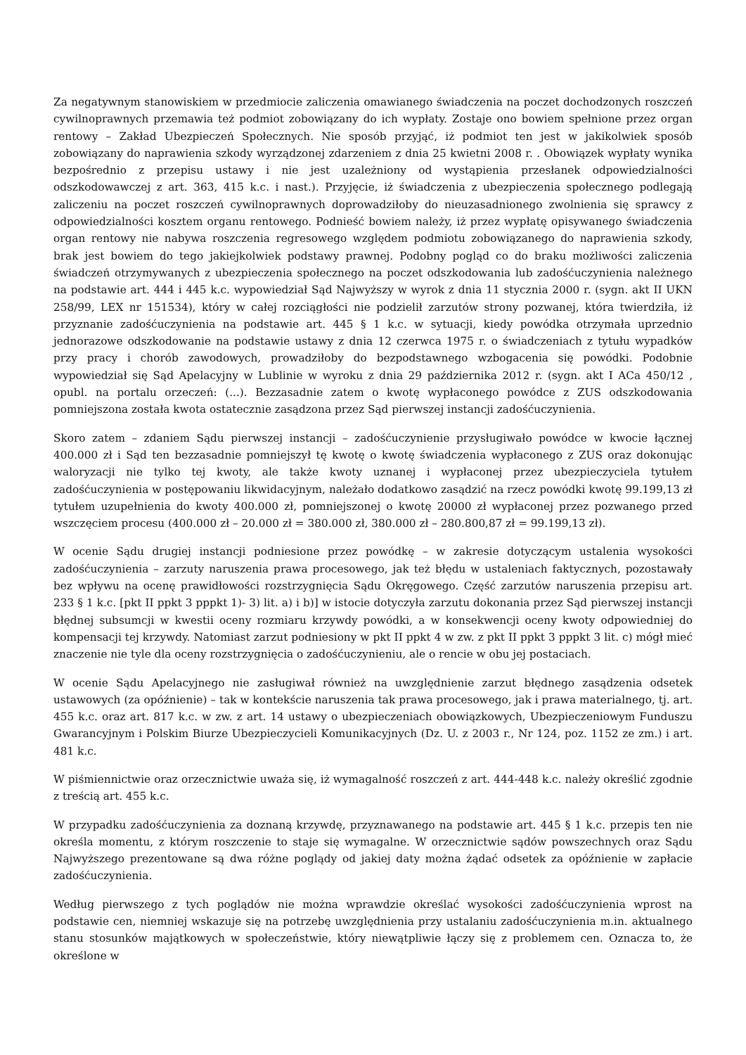Za negatywnym stanowiskiem w przedmiocie zaliczenia omawianego świadczenia na poczet dochodzonych roszczeń cywilnoprawnych przemawia też podmiot zobowiązany do ich wypłaty. Zostaje ono bowiem spełnione przez organ rentowy – Zakład Ubezpieczeń Społecznych. Nie sposób przyjąć, iż podmiot ten jest w jakikolwiek sposób zobowiązany do naprawienia szkody wyrządzonej zdarzeniem z dnia 25 kwietni 2008 r. . Obowiązek wypłaty wynika bezpośrednio z przepisu ustawy i nie jest uzależniony od wystąpienia przesłanek odpowiedzialności odszkodowawczej z art. 363, 415 k.c. i nast.). Przyjęcie, iż świadczenia z ubezpieczenia społecznego podlegają zaliczeniu na poczet roszczeń cywilnoprawnych doprowadziłoby do nieuzasadnionego zwolnienia się sprawcy z odpowiedzialności kosztem organu rentowego. Podnieść bowiem należy, iż przez wypłatę opisywanego świadczenia organ rentowy nie nabywa roszczenia regresowego względem podmiotu zobowiązanego do naprawienia szkody, brak jest bowiem do tego jakiejkolwiek podstawy prawnej. Podobny pogląd co do braku możliwości zaliczenia świadczeń otrzymywanych z ubezpieczenia społecznego na poczet odszkodowania lub zadośćuczynienia należnego na podstawie art. 444 i 445 k.c. wypowiedział Sąd Najwyższy w wyrok z dnia 11 stycznia 2000 r. (sygn. akt II UKN 258/99, LEX nr 151534), który w całej rozciągłości nie podzielił zarzutów strony pozwanej, która twierdziła, iż przyznanie zadośćuczynienia na podstawie art. 445 § 1 k.c. w sytuacji, kiedy powódka otrzymała uprzednio jednorazowe odszkodowanie na podstawie ustawy z dnia 12 czerwca 1975 r. o świadczeniach z tytułu wypadków przy pracy i chorób zawodowych, prowadziłoby do bezpodstawnego wzbogacenia się powódki. Podobnie wypowiedział się Sąd Apelacyjny w Lublinie w wyroku z dnia 29 października 2012 r. (sygn. akt I ACa 450/12 , opubl. na portalu orzeczeń: (...). Bezzasadnie zatem o kwotę wypłaconego powódce z ZUS odszkodowania pomniejszona została kwota ostatecznie zasądzona przez Sąd pierwszej instancji zadośćuczynienia.
Skoro zatem – zdaniem Sądu pierwszej instancji – zadośćuczynienie przysługiwało powódce w kwocie łącznej 400.000 zł i Sąd ten bezzasadnie pomniejszył tę kwotę o kwotę świadczenia wypłaconego z ZUS oraz dokonując waloryzacji nie tylko tej kwoty, ale także kwoty uznanej i wypłaconej przez ubezpieczyciela tytułem zadośćuczynienia w postępowaniu likwidacyjnym, należało dodatkowo zasądzić na rzecz powódki kwotę 99.199,13 zł tytułem uzupełnienia do kwoty 400.000 zł, pomniejszonej o kwotę 20000 zł wypłaconej przez pozwanego przed wszczęciem procesu (400.000 zł – 20.000 zł = 380.000 zł, 380.000 zł – 280.800,87 zł = 99.199,13 zł).
W ocenie Sądu drugiej instancji podniesione przez powódkę – w zakresie dotyczącym ustalenia wysokości zadośćuczynienia – zarzuty naruszenia prawa procesowego, jak też błędu w ustaleniach faktycznych, pozostawały bez wpływu na ocenę prawidłowości rozstrzygnięcia Sądu Okręgowego. Część zarzutów naruszenia przepisu art. 233 § 1 k.c. [pkt II ppkt 3 pppkt 1)- 3) lit. a) i b)] w istocie dotyczyła zarzutu dokonania przez Sąd pierwszej instancji błędnej subsumcji w kwestii oceny rozmiaru krzywdy powódki, a w konsekwencji oceny kwoty odpowiedniej do kompensacji tej krzywdy. Natomiast zarzut podniesiony w pkt II ppkt 4 w zw. z pkt II ppkt 3 pppkt 3 lit. c) mógł mieć znaczenie nie tyle dla oceny rozstrzygnięcia o zadośćuczynieniu, ale o rencie w obu jej postaciach.
W ocenie Sądu Apelacyjnego nie zasługiwał również na uwzględnienie zarzut błędnego zasądzenia odsetek ustawowych (za opóźnienie) – tak w kontekście naruszenia tak prawa procesowego, jak i prawa materialnego, tj. art. 455 k.c. oraz art. 817 k.c. w zw. z art. 14 ustawy o ubezpieczeniach obowiązkowych, Ubezpieczeniowym Funduszu Gwarancyjnym i Polskim Biurze Ubezpieczycieli Komunikacyjnych (Dz. U. z 2003 r., Nr 124, poz. 1152 ze zm.) i art. 481 k.c.
W piśmiennictwie oraz orzecznictwie uważa się, iż wymagalność roszczeń z art. 444-448 k.c. należy określić zgodnie z treścią art. 455 k.c.
W przypadku zadośćuczynienia za doznaną krzywdę, przyznawanego na podstawie art. 445 § 1 k.c. przepis ten nie określa momentu, z którym roszczenie to staje się wymagalne. W orzecznictwie sądów powszechnych oraz Sądu Najwyższego prezentowane są dwa różne poglądy od jakiej daty można żądać odsetek za opóźnienie w zapłacie zadośćuczynienia.
Według pierwszego z tych poglądów nie można wprawdzie określać wysokości zadośćuczynienia wprost na podstawie cen, niemniej wskazuje się na potrzebę uwzględnienia przy ustalaniu zadośćuczynienia m.in. aktualnego stanu stosunków majątkowych w społeczeństwie, który niewątpliwie łączy się z problemem cen. Oznacza to, że określone w